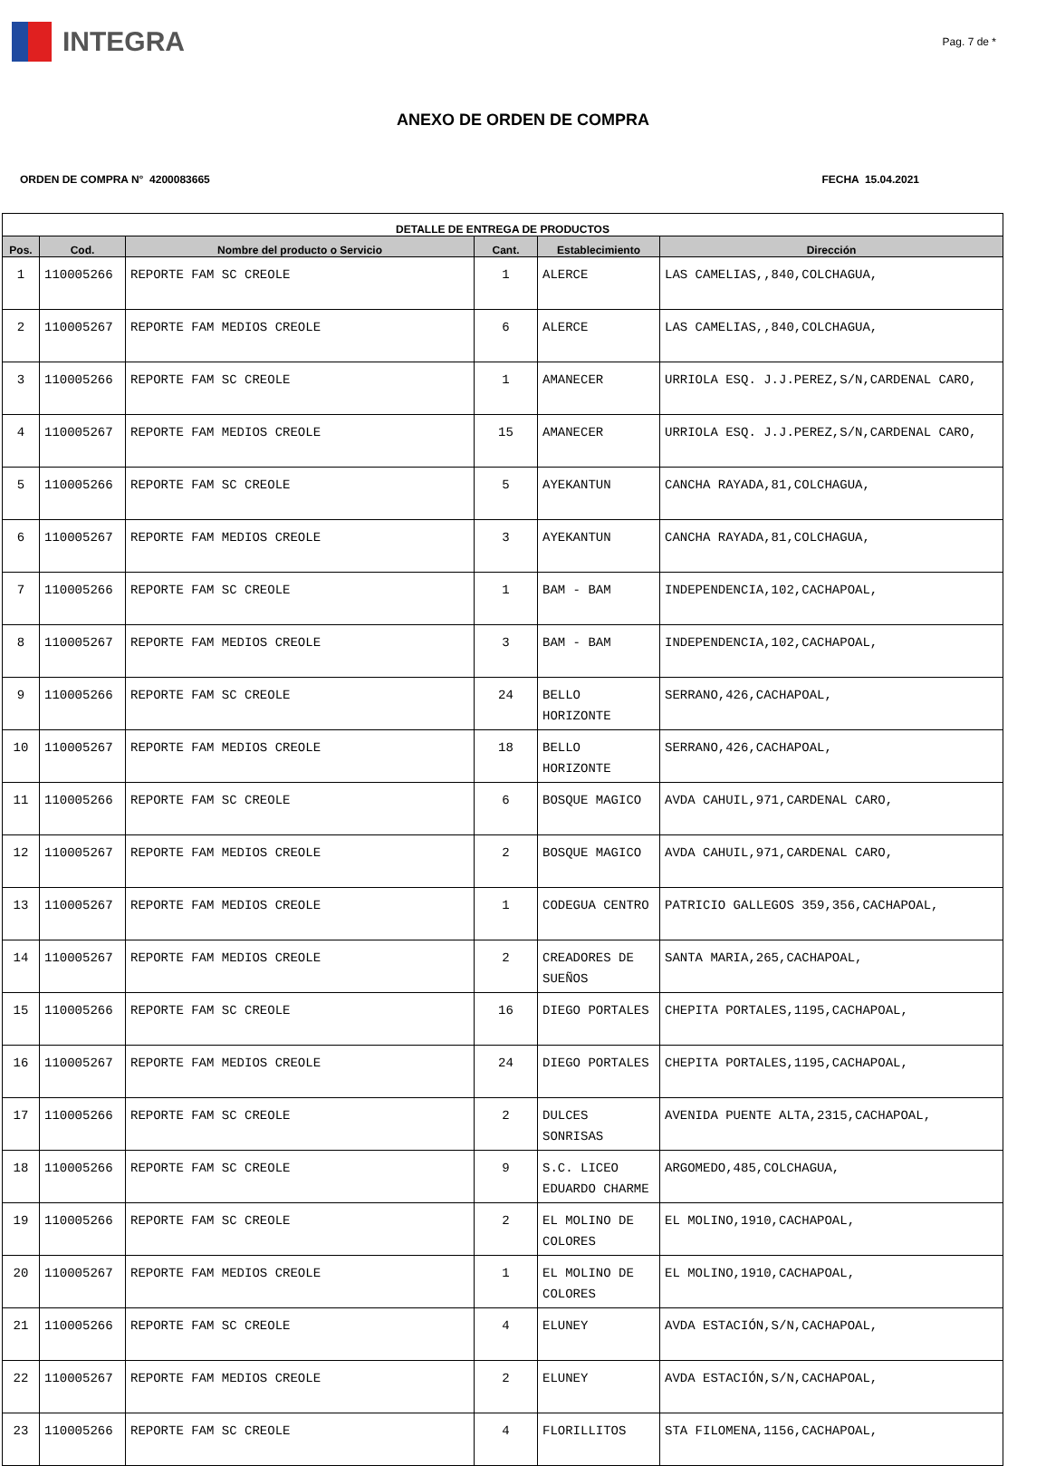INTEGRA
Pag. 7 de *
ANEXO DE ORDEN DE COMPRA
ORDEN DE COMPRA N° 4200083665 FECHA 15.04.2021
| DETALLE DE ENTREGA DE PRODUCTOS | | | | | |
| --- | --- | --- | --- | --- | --- |
| Pos. | Cod. | Nombre del producto o Servicio | Cant. | Establecimiento | Dirección |
| 1 | 110005266 | REPORTE FAM SC CREOLE | 1 | ALERCE | LAS CAMELIAS,,840,COLCHAGUA, |
| 2 | 110005267 | REPORTE FAM MEDIOS CREOLE | 6 | ALERCE | LAS CAMELIAS,,840,COLCHAGUA, |
| 3 | 110005266 | REPORTE FAM SC CREOLE | 1 | AMANECER | URRIOLA ESQ. J.J.PEREZ,S/N,CARDENAL CARO, |
| 4 | 110005267 | REPORTE FAM MEDIOS CREOLE | 15 | AMANECER | URRIOLA ESQ. J.J.PEREZ,S/N,CARDENAL CARO, |
| 5 | 110005266 | REPORTE FAM SC CREOLE | 5 | AYEKANTUN | CANCHA RAYADA,81,COLCHAGUA, |
| 6 | 110005267 | REPORTE FAM MEDIOS CREOLE | 3 | AYEKANTUN | CANCHA RAYADA,81,COLCHAGUA, |
| 7 | 110005266 | REPORTE FAM SC CREOLE | 1 | BAM - BAM | INDEPENDENCIA,102,CACHAPOAL, |
| 8 | 110005267 | REPORTE FAM MEDIOS CREOLE | 3 | BAM - BAM | INDEPENDENCIA,102,CACHAPOAL, |
| 9 | 110005266 | REPORTE FAM SC CREOLE | 24 | BELLO HORIZONTE | SERRANO,426,CACHAPOAL, |
| 10 | 110005267 | REPORTE FAM MEDIOS CREOLE | 18 | BELLO HORIZONTE | SERRANO,426,CACHAPOAL, |
| 11 | 110005266 | REPORTE FAM SC CREOLE | 6 | BOSQUE MAGICO | AVDA CAHUIL,971,CARDENAL CARO, |
| 12 | 110005267 | REPORTE FAM MEDIOS CREOLE | 2 | BOSQUE MAGICO | AVDA CAHUIL,971,CARDENAL CARO, |
| 13 | 110005267 | REPORTE FAM MEDIOS CREOLE | 1 | CODEGUA CENTRO | PATRICIO GALLEGOS 359,356,CACHAPOAL, |
| 14 | 110005267 | REPORTE FAM MEDIOS CREOLE | 2 | CREADORES DE SUEÑOS | SANTA MARIA,265,CACHAPOAL, |
| 15 | 110005266 | REPORTE FAM SC CREOLE | 16 | DIEGO PORTALES | CHEPITA PORTALES,1195,CACHAPOAL, |
| 16 | 110005267 | REPORTE FAM MEDIOS CREOLE | 24 | DIEGO PORTALES | CHEPITA PORTALES,1195,CACHAPOAL, |
| 17 | 110005266 | REPORTE FAM SC CREOLE | 2 | DULCES SONRISAS | AVENIDA PUENTE ALTA,2315,CACHAPOAL, |
| 18 | 110005266 | REPORTE FAM SC CREOLE | 9 | S.C. LICEO EDUARDO CHARME | ARGOMEDO,485,COLCHAGUA, |
| 19 | 110005266 | REPORTE FAM SC CREOLE | 2 | EL MOLINO DE COLORES | EL MOLINO,1910,CACHAPOAL, |
| 20 | 110005267 | REPORTE FAM MEDIOS CREOLE | 1 | EL MOLINO DE COLORES | EL MOLINO,1910,CACHAPOAL, |
| 21 | 110005266 | REPORTE FAM SC CREOLE | 4 | ELUNEY | AVDA ESTACIÓN,S/N,CACHAPOAL, |
| 22 | 110005267 | REPORTE FAM MEDIOS CREOLE | 2 | ELUNEY | AVDA ESTACIÓN,S/N,CACHAPOAL, |
| 23 | 110005266 | REPORTE FAM SC CREOLE | 4 | FLORILLITOS | STA FILOMENA,1156,CACHAPOAL, |